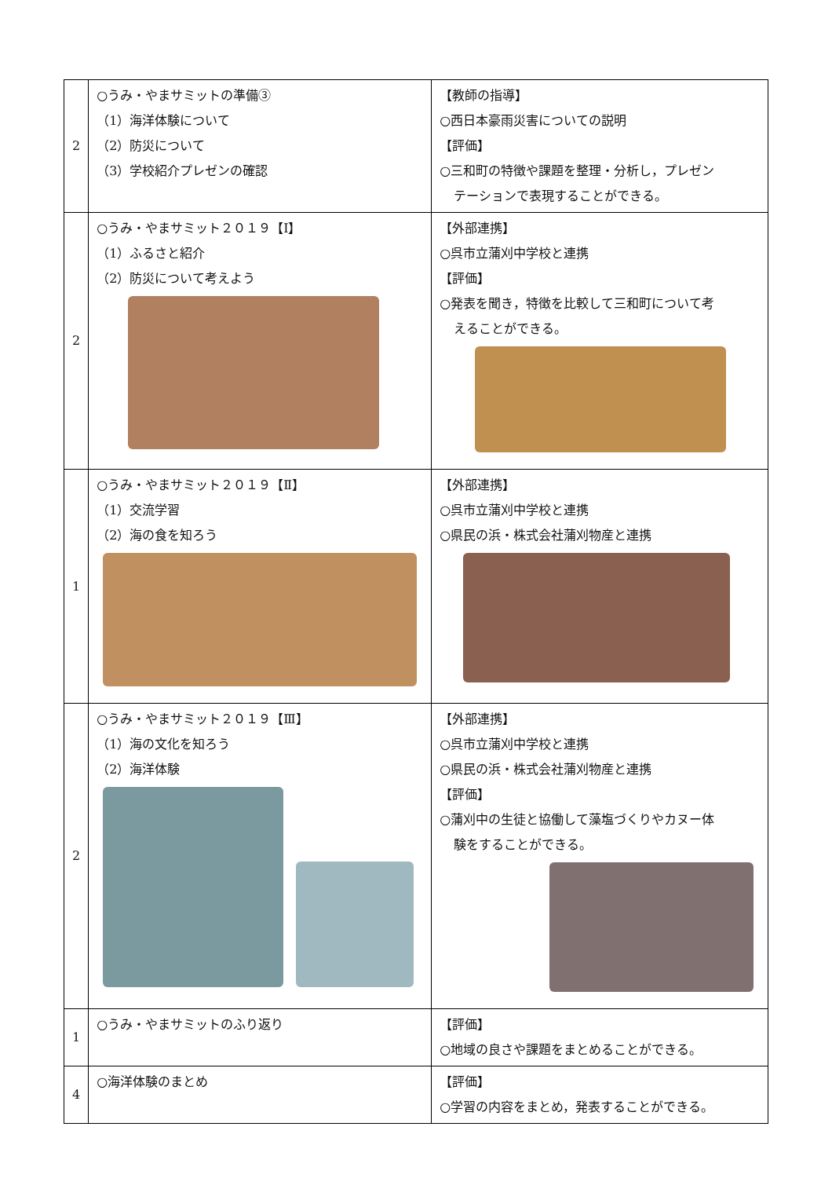| 2 | ○うみ・やまサミットの準備③ （1）海洋体験について （2）防災について （3）学校紹介プレゼンの確認 | 【教師の指導】 ○西日本豪雨災害についての説明 【評価】 ○三和町の特徴や課題を整理・分析し，プレゼン テーションで表現することができる。 |
| 2 | ○うみ・やまサミット２０１９【Ⅰ】 （1）ふるさと紹介 （2）防災について考えよう | 【外部連携】 ○呉市立蒲刈中学校と連携 【評価】 ○発表を聞き，特徴を比較して三和町について考 えることができる。 |
| 1 | ○うみ・やまサミット２０１９【Ⅱ】 （1）交流学習 （2）海の食を知ろう | 【外部連携】 ○呉市立蒲刈中学校と連携 ○県民の浜・株式会社蒲刈物産と連携 |
| 2 | ○うみ・やまサミット２０１９【Ⅲ】 （1）海の文化を知ろう （2）海洋体験 | 【外部連携】 ○呉市立蒲刈中学校と連携 ○県民の浜・株式会社蒲刈物産と連携 【評価】 ○蒲刈中の生徒と協働して藻塩づくりやカヌー体 験をすることができる。 |
| 1 | ○うみ・やまサミットのふり返り | 【評価】 ○地域の良さや課題をまとめることができる。 |
| 4 | ○海洋体験のまとめ | 【評価】 ○学習の内容をまとめ，発表することができる。 |